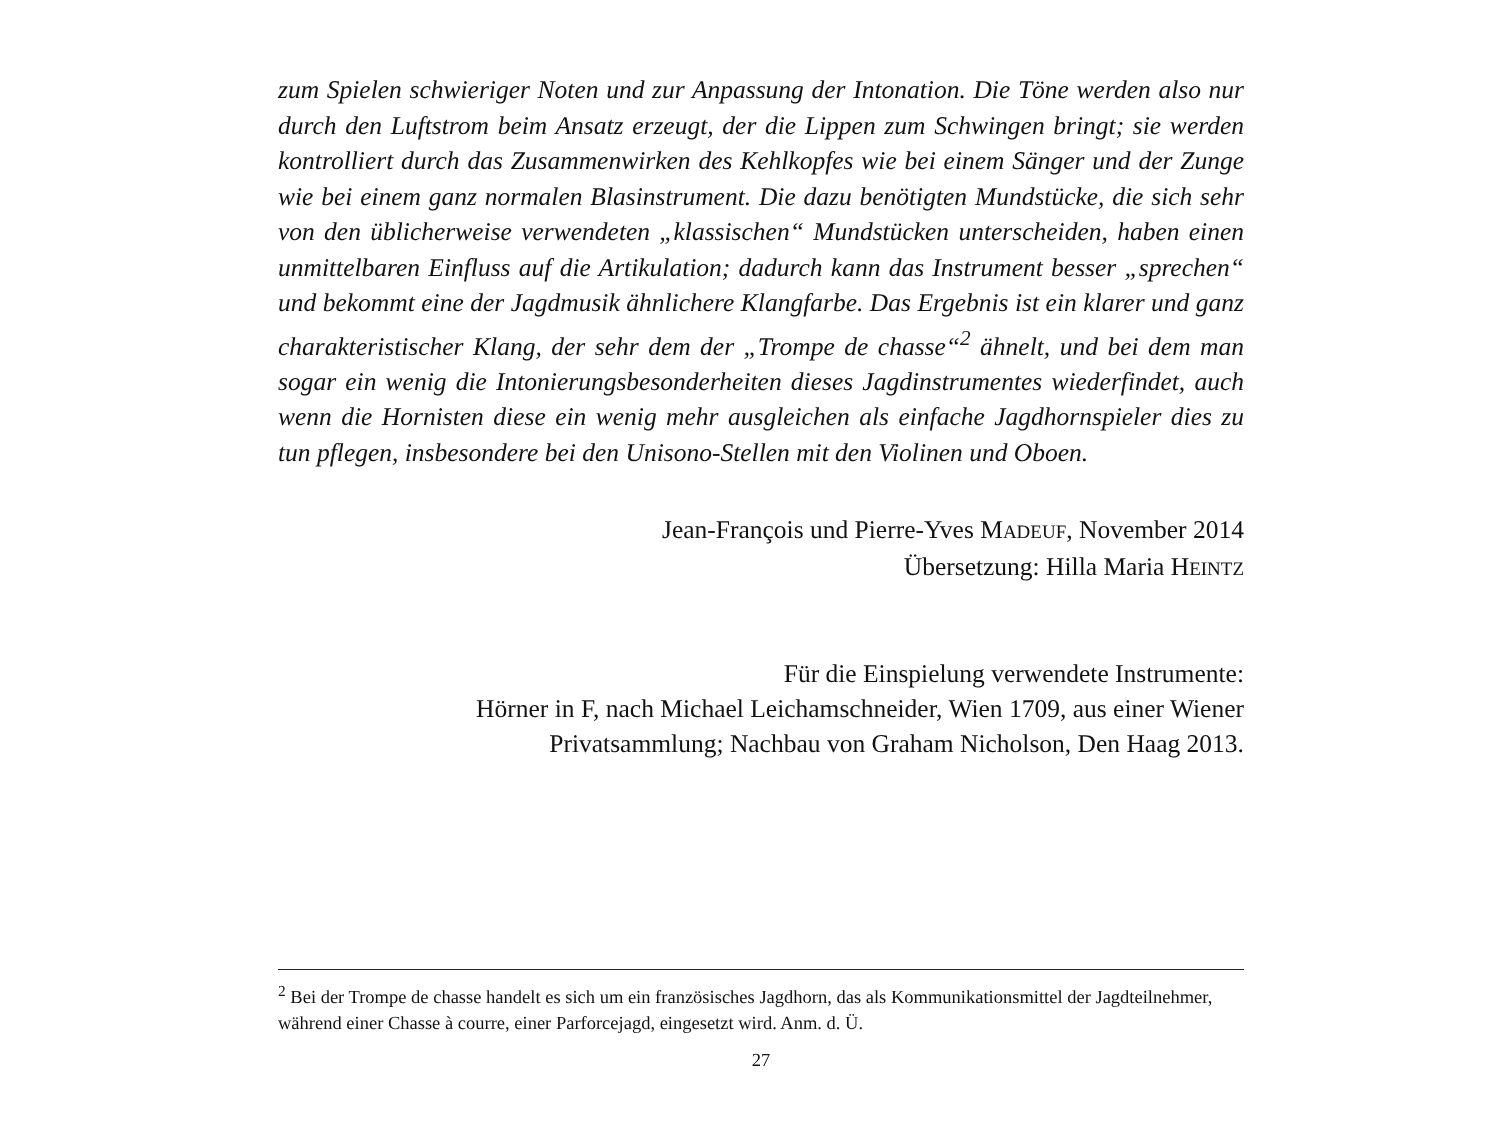zum Spielen schwieriger Noten und zur Anpassung der Intonation. Die Töne werden also nur durch den Luftstrom beim Ansatz erzeugt, der die Lippen zum Schwingen bringt; sie werden kontrolliert durch das Zusammenwirken des Kehlkopfes wie bei einem Sänger und der Zunge wie bei einem ganz normalen Blasinstrument. Die dazu benötigten Mundstücke, die sich sehr von den üblicherweise verwendeten „klassischen“ Mundstücken unterscheiden, haben einen unmittelbaren Einfluss auf die Artikulation; dadurch kann das Instrument besser „sprechen“ und bekommt eine der Jagdmusik ähnlichere Klangfarbe. Das Ergebnis ist ein klarer und ganz charakteristischer Klang, der sehr dem der „Trompe de chasse“<sup>2</sup> ähnelt, und bei dem man sogar ein wenig die Intonierungsbesonderheiten dieses Jagdinstrumentes wiederfindet, auch wenn die Hornisten diese ein wenig mehr ausgleichen als einfache Jagdhornspieler dies zu tun pflegen, insbesondere bei den Unisono-Stellen mit den Violinen und Oboen.
Jean-François und Pierre-Yves MADEUF, November 2014
Übersetzung: Hilla Maria HEINTZ
Für die Einspielung verwendete Instrumente:
Hörner in F, nach Michael Leichamschneider, Wien 1709, aus einer Wiener
Privatsammlung; Nachbau von Graham Nicholson, Den Haag 2013.
<sup>2</sup> Bei der Trompe de chasse handelt es sich um ein französisches Jagdhorn, das als Kommunikationsmittel der Jagdteilnehmer, während einer Chasse à courre, einer Parforcejagd, eingesetzt wird. Anm. d. Ü.
27